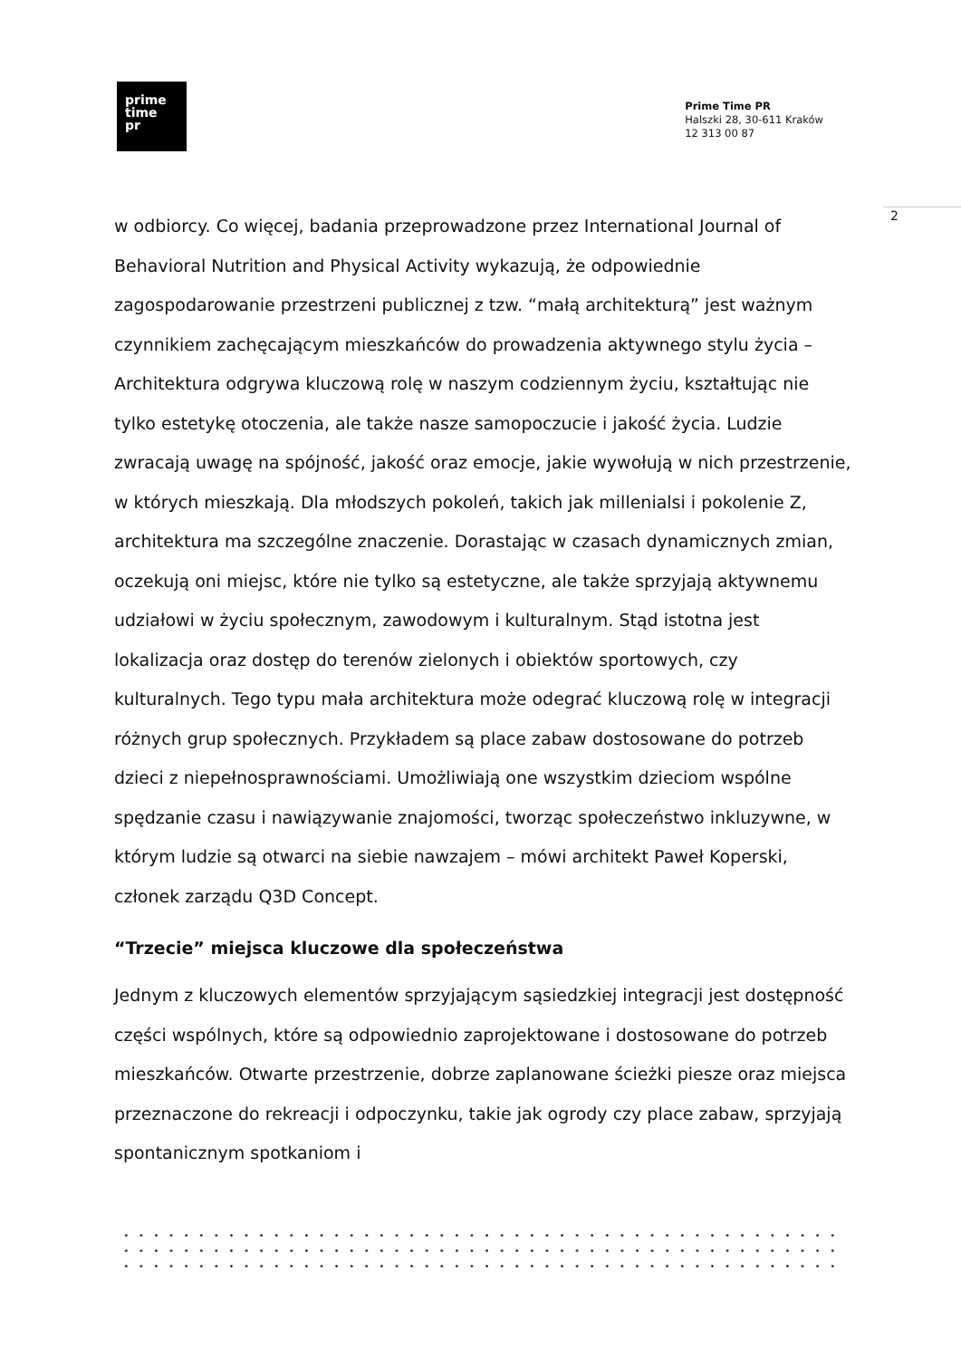prime
time
pr
Prime Time PR
Halszki 28, 30-611 Kraków
12 313 00 87
2
w odbiorcy. Co więcej, badania przeprowadzone przez International Journal of Behavioral Nutrition and Physical Activity wykazują, że odpowiednie zagospodarowanie przestrzeni publicznej z tzw. “małą architekturą” jest ważnym czynnikiem zachęcającym mieszkańców do prowadzenia aktywnego stylu życia – Architektura odgrywa kluczową rolę w naszym codziennym życiu, kształtując nie tylko estetykę otoczenia, ale także nasze samopoczucie i jakość życia. Ludzie zwracają uwagę na spójność, jakość oraz emocje, jakie wywołują w nich przestrzenie, w których mieszkają. Dla młodszych pokoleń, takich jak millenialsi i pokolenie Z, architektura ma szczególne znaczenie. Dorastając w czasach dynamicznych zmian, oczekują oni miejsc, które nie tylko są estetyczne, ale także sprzyjają aktywnemu udziałowi w życiu społecznym, zawodowym i kulturalnym. Stąd istotna jest lokalizacja oraz dostęp do terenów zielonych i obiektów sportowych, czy kulturalnych. Tego typu mała architektura może odegrać kluczową rolę w integracji różnych grup społecznych. Przykładem są place zabaw dostosowane do potrzeb dzieci z niepełnosprawnościami. Umożliwiają one wszystkim dzieciom wspólne spędzanie czasu i nawiązywanie znajomości, tworząc społeczeństwo inkluzywne, w którym ludzie są otwarci na siebie nawzajem – mówi architekt Paweł Koperski, członek zarządu Q3D Concept.
“Trzecie” miejsca kluczowe dla społeczeństwa
Jednym z kluczowych elementów sprzyjającym sąsiedzkiej integracji jest dostępność części wspólnych, które są odpowiednio zaprojektowane i dostosowane do potrzeb mieszkańców. Otwarte przestrzenie, dobrze zaplanowane ścieżki piesze oraz miejsca przeznaczone do rekreacji i odpoczynku, takie jak ogrody czy place zabaw, sprzyjają spontanicznym spotkaniom i